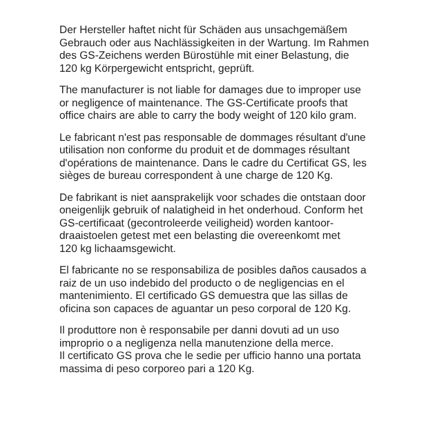Der Hersteller haftet nicht für Schäden aus unsachgemäßem
Gebrauch oder aus Nachlässigkeiten in der Wartung. Im Rahmen
des GS-Zeichens werden Bürostühle mit einer Belastung, die
120 kg Körpergewicht entspricht, geprüft.
The manufacturer is not liable for damages due to improper use
or negligence of maintenance. The GS-Certificate proofs that
office chairs are able to carry the body weight of 120 kilo gram.
Le fabricant n'est pas responsable de dommages résultant d'une
utilisation non conforme du produit et de dommages résultant
d'opérations de maintenance. Dans le cadre du Certificat GS, les
sièges de bureau correspondent à une charge de 120 Kg.
De fabrikant is niet aansprakelijk voor schades die ontstaan door
oneigenlijk gebruik of nalatigheid in het onderhoud. Conform het
GS-certificaat (gecontroleerde veiligheid) worden kantoor-
draaistoelen getest met een belasting die overeenkomt met
120 kg lichaamsgewicht.
El fabricante no se responsabiliza de posibles daños causados a
raiz de un uso indebido del producto o de negligencias en el
mantenimiento. El certificado GS demuestra que las sillas de
oficina son capaces de aguantar un peso corporal de 120 Kg.
Il produttore non è responsabile per danni dovuti ad un uso
improprio o a negligenza nella manutenzione della merce.
Il certificato GS prova che le sedie per ufficio hanno una portata
massima di peso corporeo pari a 120 Kg.